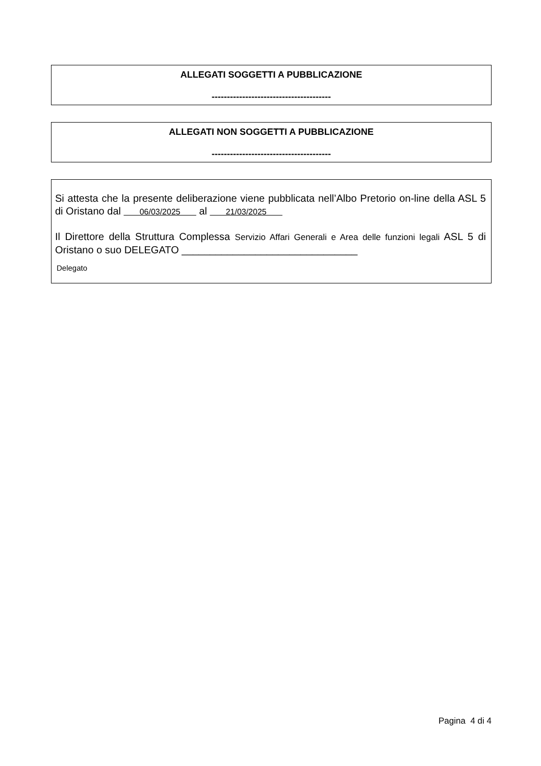ALLEGATI SOGGETTI A PUBBLICAZIONE
---------------------------------------
ALLEGATI NON SOGGETTI A PUBBLICAZIONE
---------------------------------------
Si attesta che la presente deliberazione viene pubblicata nell’Albo Pretorio on-line della ASL 5 di Oristano dal 06/03/2025 al 21/03/2025
Il Direttore della Struttura Complessa Servizio Affari Generali e Area delle funzioni legali ASL 5 di Oristano o suo DELEGATO _______________________________
Delegato
Pagina 4 di 4